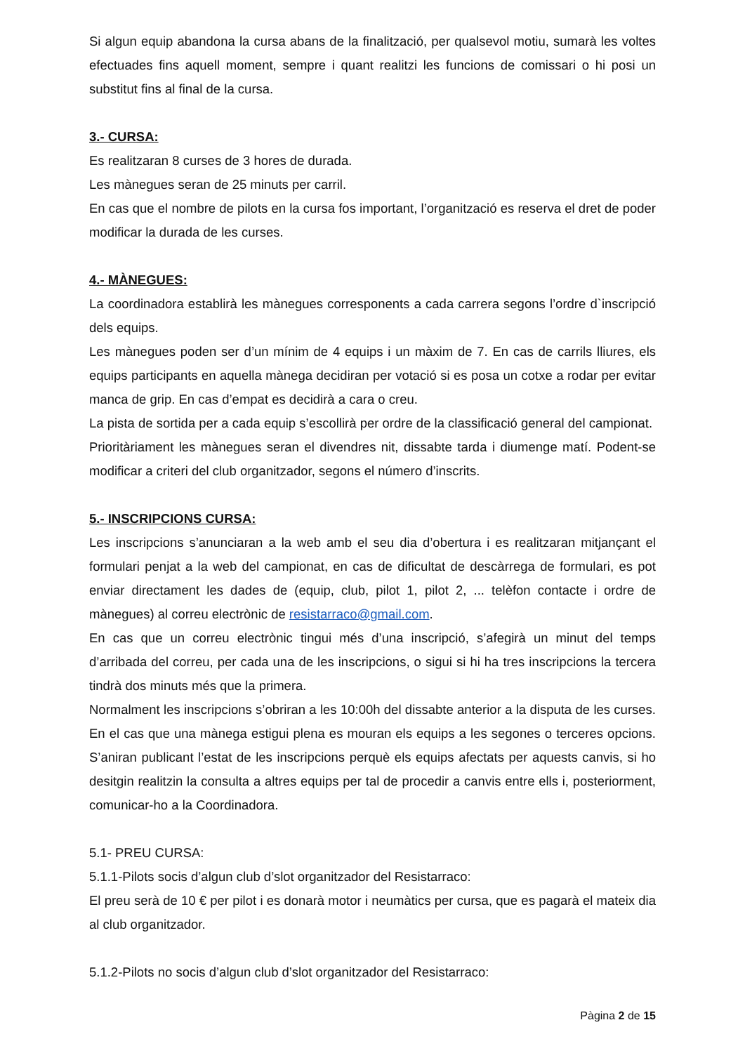Si algun equip abandona la cursa abans de la finalització, per qualsevol motiu, sumarà les voltes efectuades fins aquell moment, sempre i quant realitzi les funcions de comissari o hi posi un substitut fins al final de la cursa.
3.- CURSA:
Es realitzaran 8 curses de 3 hores de durada.
Les mànegues seran de 25 minuts per carril.
En cas que el nombre de pilots en la cursa fos important, l’organització es reserva el dret de poder modificar la durada de les curses.
4.- MÀNEGUES:
La coordinadora establirà les mànegues corresponents a cada carrera segons l’ordre d`inscripció dels equips.
Les mànegues poden ser d’un mínim de 4 equips i un màxim de 7. En cas de carrils lliures, els equips participants en aquella mànega decidiran per votació si es posa un cotxe a rodar per evitar manca de grip. En cas d’empat es decidirà a cara o creu.
La pista de sortida per a cada equip s’escollirà per ordre de la classificació general del campionat.
Prioritàriament les mànegues seran el divendres nit, dissabte tarda i diumenge matí. Podent-se modificar a criteri del club organitzador, segons el número d’inscrits.
5.- INSCRIPCIONS CURSA:
Les inscripcions s’anunciaran a la web amb el seu dia d’obertura i es realitzaran mitjançant el formulari penjat a la web del campionat, en cas de dificultat de descàrrega de formulari, es pot enviar directament les dades de (equip, club, pilot 1, pilot 2, ... telèfon contacte i ordre de mànegues) al correu electrònic de resistarraco@gmail.com.
En cas que un correu electrònic tingui més d’una inscripció, s’afegirà un minut del temps d’arribada del correu, per cada una de les inscripcions, o sigui si hi ha tres inscripcions la tercera tindrà dos minuts més que la primera.
Normalment les inscripcions s’obriran a les 10:00h del dissabte anterior a la disputa de les curses. En el cas que una mànega estigui plena es mouran els equips a les segones o terceres opcions. S’aniran publicant l’estat de les inscripcions perquè els equips afectats per aquests canvis, si ho desitgin realitzin la consulta a altres equips per tal de procedir a canvis entre ells i, posteriorment, comunicar-ho a la Coordinadora.
5.1- PREU CURSA:
5.1.1-Pilots socis d’algun club d’slot organitzador del Resistarraco:
El preu serà de 10 € per pilot i es donarà motor i neumàtics per cursa, que es pagarà el mateix dia al club organitzador.
5.1.2-Pilots no socis d’algun club d’slot organitzador del Resistarraco:
Pàgina 2 de 15